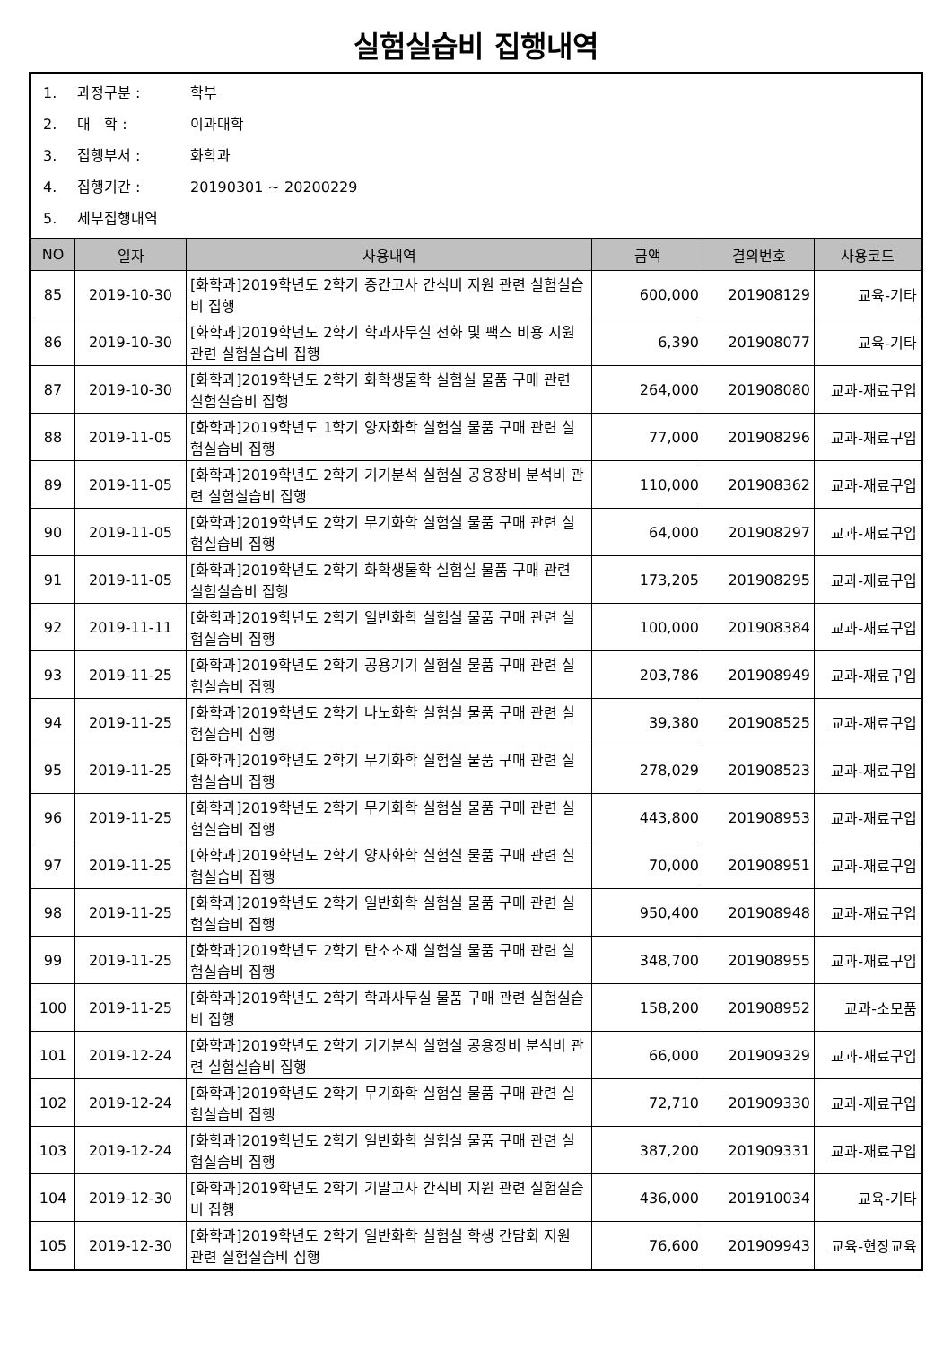실험실습비 집행내역
1. 과정구분 : 학부
2. 대 학 : 이과대학
3. 집행부서 : 화학과
4. 집행기간 : 20190301 ~ 20200229
5. 세부집행내역
| NO | 일자 | 사용내역 | 금액 | 결의번호 | 사용코드 |
| --- | --- | --- | --- | --- | --- |
| 85 | 2019-10-30 | [화학과]2019학년도 2학기 중간고사 간식비 지원 관련 실험실습비 집행 | 600,000 | 201908129 | 교육-기타 |
| 86 | 2019-10-30 | [화학과]2019학년도 2학기 학과사무실 전화 및 팩스 비용 지원 관련 실험실습비 집행 | 6,390 | 201908077 | 교육-기타 |
| 87 | 2019-10-30 | [화학과]2019학년도 2학기 화학생물학 실험실 물품 구매 관련 실험실습비 집행 | 264,000 | 201908080 | 교과-재료구입 |
| 88 | 2019-11-05 | [화학과]2019학년도 1학기 양자화학 실험실 물품 구매 관련 실험실습비 집행 | 77,000 | 201908296 | 교과-재료구입 |
| 89 | 2019-11-05 | [화학과]2019학년도 2학기 기기분석 실험실 공용장비 분석비 관련 실험실습비 집행 | 110,000 | 201908362 | 교과-재료구입 |
| 90 | 2019-11-05 | [화학과]2019학년도 2학기 무기화학 실험실 물품 구매 관련 실험실습비 집행 | 64,000 | 201908297 | 교과-재료구입 |
| 91 | 2019-11-05 | [화학과]2019학년도 2학기 화학생물학 실험실 물품 구매 관련 실험실습비 집행 | 173,205 | 201908295 | 교과-재료구입 |
| 92 | 2019-11-11 | [화학과]2019학년도 2학기 일반화학 실험실 물품 구매 관련 실험실습비 집행 | 100,000 | 201908384 | 교과-재료구입 |
| 93 | 2019-11-25 | [화학과]2019학년도 2학기 공용기기 실험실 물품 구매 관련 실험실습비 집행 | 203,786 | 201908949 | 교과-재료구입 |
| 94 | 2019-11-25 | [화학과]2019학년도 2학기 나노화학 실험실 물품 구매 관련 실험실습비 집행 | 39,380 | 201908525 | 교과-재료구입 |
| 95 | 2019-11-25 | [화학과]2019학년도 2학기 무기화학 실험실 물품 구매 관련 실험실습비 집행 | 278,029 | 201908523 | 교과-재료구입 |
| 96 | 2019-11-25 | [화학과]2019학년도 2학기 무기화학 실험실 물품 구매 관련 실험실습비 집행 | 443,800 | 201908953 | 교과-재료구입 |
| 97 | 2019-11-25 | [화학과]2019학년도 2학기 양자화학 실험실 물품 구매 관련 실험실습비 집행 | 70,000 | 201908951 | 교과-재료구입 |
| 98 | 2019-11-25 | [화학과]2019학년도 2학기 일반화학 실험실 물품 구매 관련 실험실습비 집행 | 950,400 | 201908948 | 교과-재료구입 |
| 99 | 2019-11-25 | [화학과]2019학년도 2학기 탄소소재 실험실 물품 구매 관련 실험실습비 집행 | 348,700 | 201908955 | 교과-재료구입 |
| 100 | 2019-11-25 | [화학과]2019학년도 2학기 학과사무실 물품 구매 관련 실험실습비 집행 | 158,200 | 201908952 | 교과-소모품 |
| 101 | 2019-12-24 | [화학과]2019학년도 2학기 기기분석 실험실 공용장비 분석비 관련 실험실습비 집행 | 66,000 | 201909329 | 교과-재료구입 |
| 102 | 2019-12-24 | [화학과]2019학년도 2학기 무기화학 실험실 물품 구매 관련 실험실습비 집행 | 72,710 | 201909330 | 교과-재료구입 |
| 103 | 2019-12-24 | [화학과]2019학년도 2학기 일반화학 실험실 물품 구매 관련 실험실습비 집행 | 387,200 | 201909331 | 교과-재료구입 |
| 104 | 2019-12-30 | [화학과]2019학년도 2학기 기말고사 간식비 지원 관련 실험실습비 집행 | 436,000 | 201910034 | 교육-기타 |
| 105 | 2019-12-30 | [화학과]2019학년도 2학기 일반화학 실험실 학생 간담회 지원 관련 실험실습비 집행 | 76,600 | 201909943 | 교육-현장교육 |